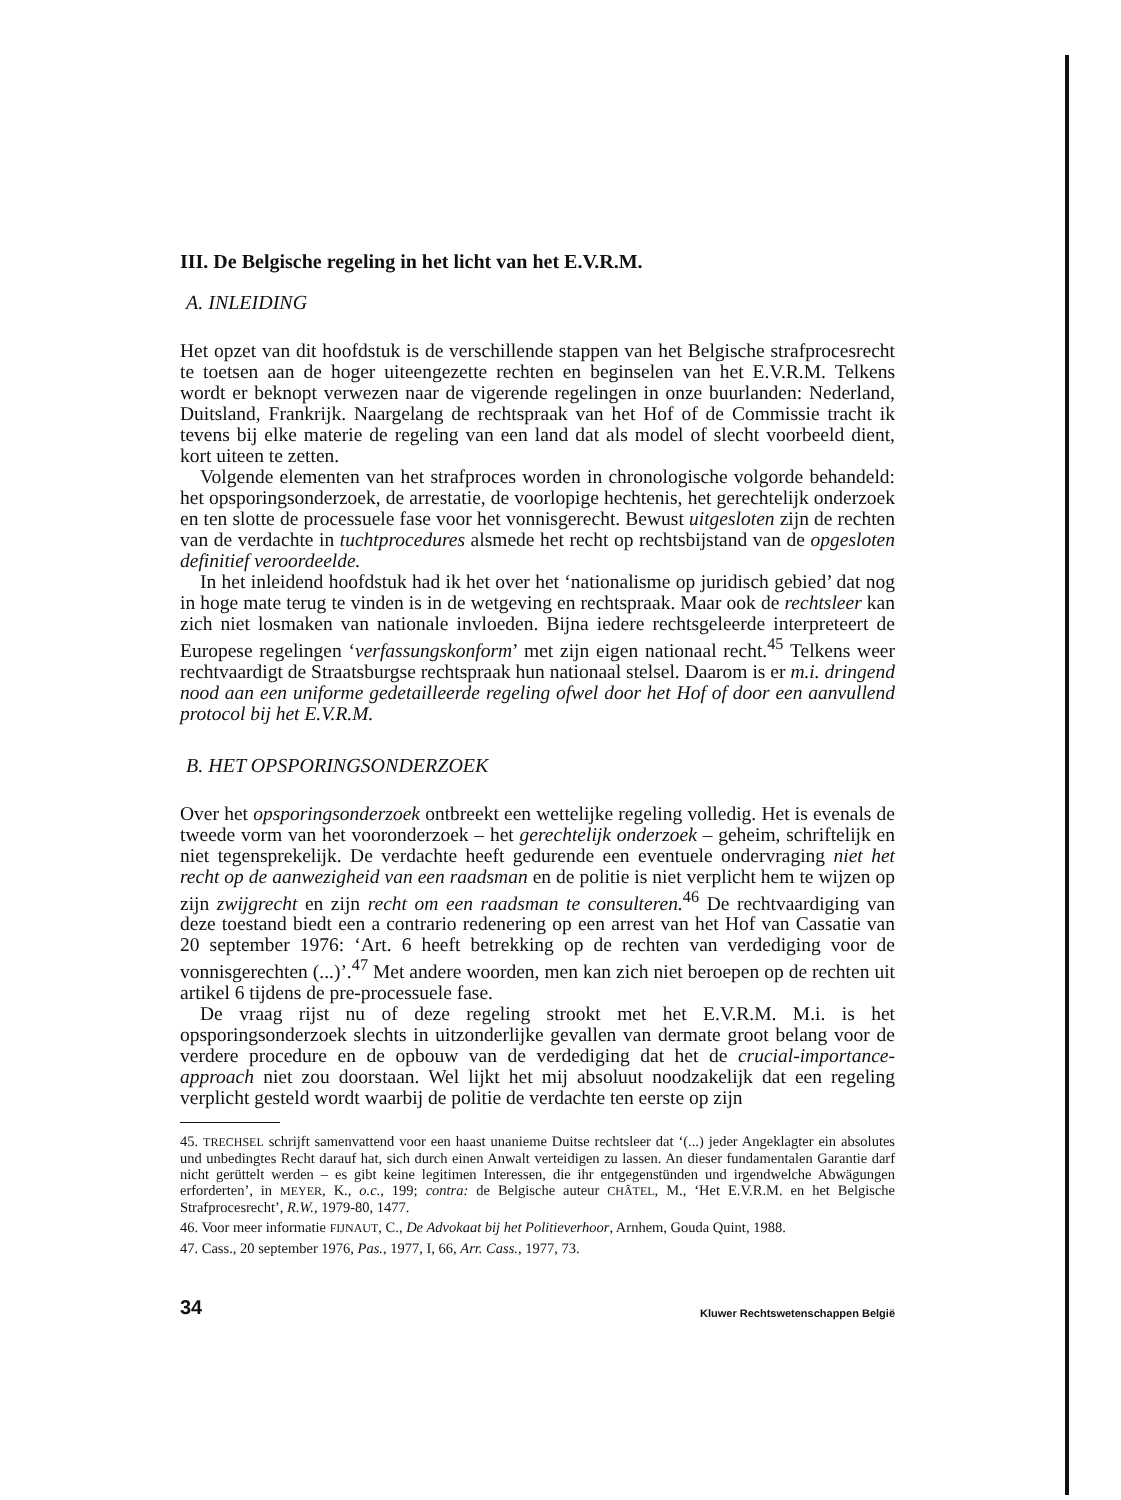III. De Belgische regeling in het licht van het E.V.R.M.
A. INLEIDING
Het opzet van dit hoofdstuk is de verschillende stappen van het Belgische strafprocesrecht te toetsen aan de hoger uiteengezette rechten en beginselen van het E.V.R.M. Telkens wordt er beknopt verwezen naar de vigerende regelingen in onze buurlanden: Nederland, Duitsland, Frankrijk. Naargelang de rechtspraak van het Hof of de Commissie tracht ik tevens bij elke materie de regeling van een land dat als model of slecht voorbeeld dient, kort uiteen te zetten.
Volgende elementen van het strafproces worden in chronologische volgorde behandeld: het opsporingsonderzoek, de arrestatie, de voorlopige hechtenis, het gerechtelijk onderzoek en ten slotte de processuele fase voor het vonnisgerecht. Bewust uitgesloten zijn de rechten van de verdachte in tuchtprocedures alsmede het recht op rechtsbijstand van de opgesloten definitief veroordeelde.
In het inleidend hoofdstuk had ik het over het ‘nationalisme op juridisch gebied’ dat nog in hoge mate terug te vinden is in de wetgeving en rechtspraak. Maar ook de rechtsleer kan zich niet losmaken van nationale invloeden. Bijna iedere rechtsgeleerde interpreteert de Europese regelingen ‘verfassungskonform’ met zijn eigen nationaal recht.<sup>45</sup> Telkens weer rechtvaardigt de Straatsburgse rechtspraak hun nationaal stelsel. Daarom is er m.i. dringend nood aan een uniforme gedetailleerde regeling ofwel door het Hof of door een aanvullend protocol bij het E.V.R.M.
B. HET OPSPORINGSONDERZOEK
Over het opsporingsonderzoek ontbreekt een wettelijke regeling volledig. Het is evenals de tweede vorm van het vooronderzoek – het gerechtelijk onderzoek – geheim, schriftelijk en niet tegensprekelijk. De verdachte heeft gedurende een eventuele ondervraging niet het recht op de aanwezigheid van een raadsman en de politie is niet verplicht hem te wijzen op zijn zwijgrecht en zijn recht om een raadsman te consulteren.<sup>46</sup> De rechtvaardiging van deze toestand biedt een a contrario redenering op een arrest van het Hof van Cassatie van 20 september 1976: ‘Art. 6 heeft betrekking op de rechten van verdediging voor de vonnisgerechten (...)’.<sup>47</sup> Met andere woorden, men kan zich niet beroepen op de rechten uit artikel 6 tijdens de pre-processuele fase.
De vraag rijst nu of deze regeling strookt met het E.V.R.M. M.i. is het opsporingsonderzoek slechts in uitzonderlijke gevallen van dermate groot belang voor de verdere procedure en de opbouw van de verdediging dat het de crucial-importance-approach niet zou doorstaan. Wel lijkt het mij absoluut noodzakelijk dat een regeling verplicht gesteld wordt waarbij de politie de verdachte ten eerste op zijn
45. TRECHSEL schrijft samenvattend voor een haast unanieme Duitse rechtsleer dat ‘(...) jeder Angeklagter ein absolutes und unbedingtes Recht darauf hat, sich durch einen Anwalt verteidigen zu lassen. An dieser fundamentalen Garantie darf nicht gerüttelt werden – es gibt keine legitimen Interessen, die ihr entgegenstünden und irgendwelche Abwägungen erforderten’, in MEYER, K., o.c., 199; contra: de Belgische auteur CHÂTEL, M., ‘Het E.V.R.M. en het Belgische Strafprocesrecht’, R.W., 1979-80, 1477.
46. Voor meer informatie FIJNAUT, C., De Advokaat bij het Politieverhoor, Arnhem, Gouda Quint, 1988.
47. Cass., 20 september 1976, Pas., 1977, I, 66, Arr. Cass., 1977, 73.
34 Kluwer Rechtswetenschappen België